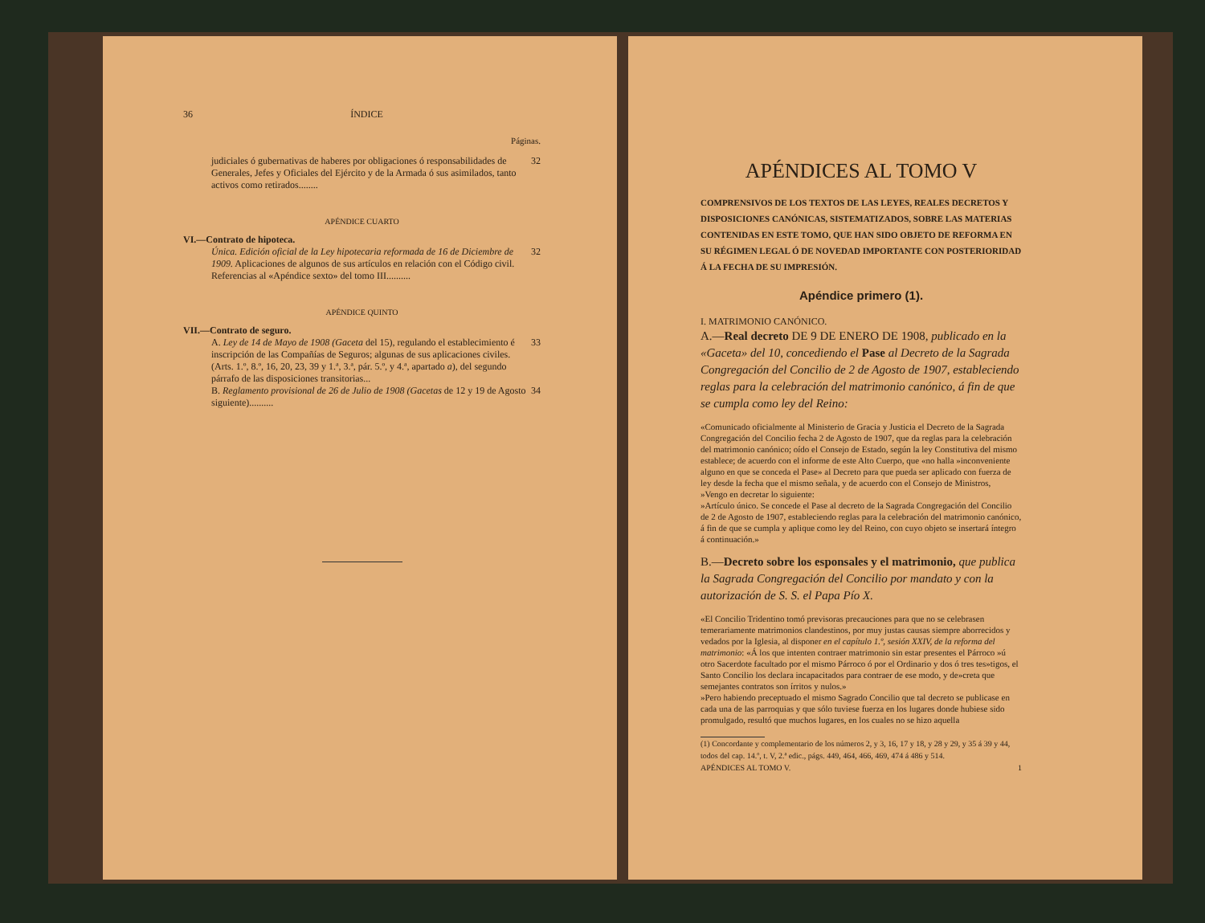36 ÍNDICE
Páginas.
judiciales ó gubernativas de haberes por obligaciones ó responsabilidades de Generales, Jefes y Oficiales del Ejército y de la Armada ó sus asimilados, tanto activos como retirados........ 32
APÉNDICE CUARTO
VI.—Contrato de hipoteca.
Única. Edición oficial de la Ley hipotecaria reformada de 16 de Diciembre de 1909. Aplicaciones de algunos de sus artículos en relación con el Código civil. Referencias al «Apéndice sexto» del tomo III.......... 32
APÉNDICE QUINTO
VII.—Contrato de seguro.
A. Ley de 14 de Mayo de 1908 (Gaceta del 15), regulando el establecimiento é inscripción de las Compañías de Seguros; algunas de sus aplicaciones civiles. (Arts. 1.º, 8.º, 16, 20, 23, 39 y 1.ª, 3.ª, pár. 5.º, y 4.ª, apartado a), del segundo párrafo de las disposiciones transitorias... 33
B. Reglamento provisional de 26 de Julio de 1908 (Gacetas de 12 y 19 de Agosto siguiente).......... 34
APÉNDICES AL TOMO V
COMPRENSIVOS DE LOS TEXTOS DE LAS LEYES, REALES DECRETOS Y DISPOSICIONES CANÓNICAS, SISTEMATIZADOS, SOBRE LAS MATERIAS CONTENIDAS EN ESTE TOMO, QUE HAN SIDO OBJETO DE REFORMA EN SU RÉGIMEN LEGAL Ó DE NOVEDAD IMPORTANTE CON POSTERIORIDAD Á LA FECHA DE SU IMPRESIÓN.
Apéndice primero (1).
I. MATRIMONIO CANÓNICO.
A.—Real decreto DE 9 DE ENERO DE 1908, publicado en la «Gaceta» del 10, concediendo el Pase al Decreto de la Sagrada Congregación del Concilio de 2 de Agosto de 1907, estableciendo reglas para la celebración del matrimonio canónico, á fin de que se cumpla como ley del Reino:
«Comunicado oficialmente al Ministerio de Gracia y Justicia el Decreto de la Sagrada Congregación del Concilio fecha 2 de Agosto de 1907, que da reglas para la celebración del matrimonio canónico; oído el Consejo de Estado, según la ley Constitutiva del mismo establece; de acuerdo con el informe de este Alto Cuerpo, que «no halla »inconveniente alguno en que se conceda el Pase» al Decreto para que pueda ser aplicado con fuerza de ley desde la fecha que el mismo señala, y de acuerdo con el Consejo de Ministros,
»Vengo en decretar lo siguiente:
»Artículo único. Se concede el Pase al decreto de la Sagrada Congregación del Concilio de 2 de Agosto de 1907, estableciendo reglas para la celebración del matrimonio canónico, á fin de que se cumpla y aplique como ley del Reino, con cuyo objeto se insertará íntegro á continuación.»
B.—Decreto sobre los esponsales y el matrimonio, que publica la Sagrada Congregación del Concilio por mandato y con la autorización de S. S. el Papa Pío X.
«El Concilio Tridentino tomó previsoras precauciones para que no se celebrasen temerariamente matrimonios clandestinos, por muy justas causas siempre aborrecidos y vedados por la Iglesia, al disponer en el capítulo 1.º, sesión XXIV, de la reforma del matrimonio: «Á los que intenten contraer matrimonio sin estar presentes el Párroco »ú otro Sacerdote facultado por el mismo Párroco ó por el Ordinario y dos ó tres tes»tigos, el Santo Concilio los declara incapacitados para contraer de ese modo, y de»creta que semejantes contratos son írritos y nulos.»
»Pero habiendo preceptuado el mismo Sagrado Concilio que tal decreto se publicase en cada una de las parroquias y que sólo tuviese fuerza en los lugares donde hubiese sido promulgado, resultó que muchos lugares, en los cuales no se hizo aquella
(1) Concordante y complementario de los números 2, y 3, 16, 17 y 18, y 28 y 29, y 35 á 39 y 44, todos del cap. 14.º, t. V, 2.ª edic., págs. 449, 464, 466, 469, 474 á 486 y 514.
APÉNDICES AL TOMO V. 1